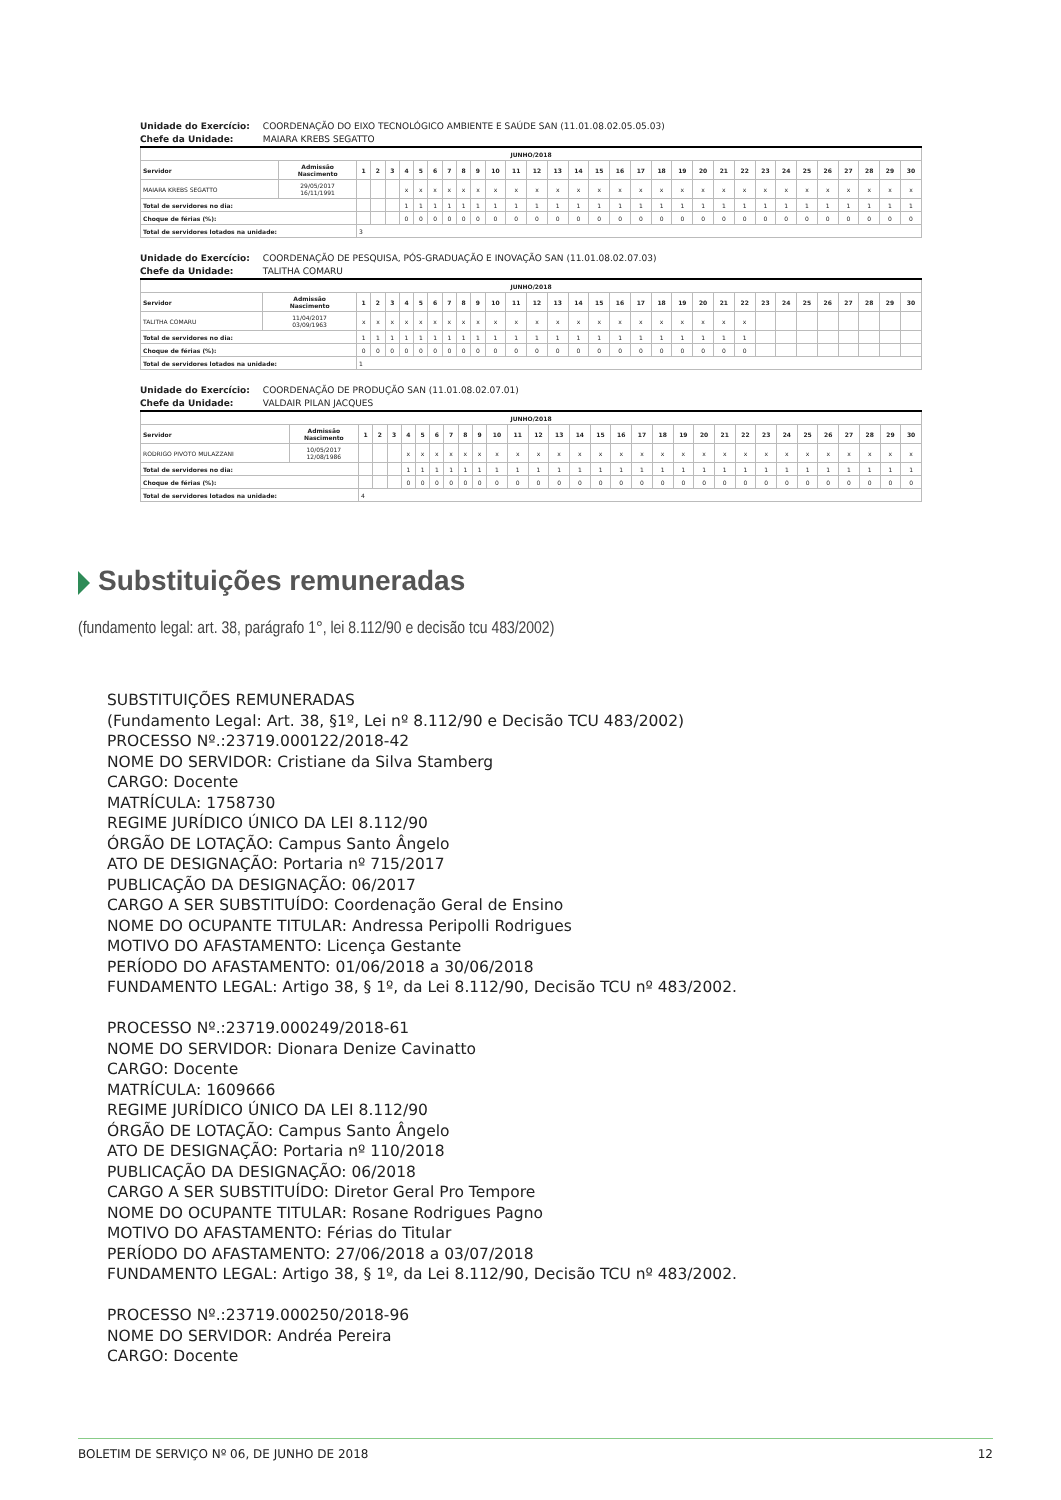Unidade do Exercício: COORDENAÇÃO DO EIXO TECNOLÓGICO AMBIENTE E SAÚDE SAN (11.01.08.02.05.05.03)
Chefe da Unidade: MAIARA KREBS SEGATTO
| JUNHO/2018 | | | | | | | | | | | | | | | | | | | | | | | | | | | | | | | |
| --- | --- | --- | --- | --- | --- | --- | --- | --- | --- | --- | --- | --- | --- | --- | --- | --- | --- | --- | --- | --- | --- | --- | --- | --- | --- | --- | --- | --- | --- | --- | --- |
| Servidor | Admissão Nascimento | 1 | 2 | 3 | 4 | 5 | 6 | 7 | 8 | 9 | 10 | 11 | 12 | 13 | 14 | 15 | 16 | 17 | 18 | 19 | 20 | 21 | 22 | 23 | 24 | 25 | 26 | 27 | 28 | 29 | 30 |
| MAIARA KREBS SEGATTO | 29/05/2017 16/11/1991 | | | | x | x | x | x | x | x | x | x | x | x | x | x | x | x | x | x | x | x | x | x | x | x | x | x | x | x | x |
| Total de servidores no dia: | | | | | 1 | 1 | 1 | 1 | 1 | 1 | 1 | 1 | 1 | 1 | 1 | 1 | 1 | 1 | 1 | 1 | 1 | 1 | 1 | 1 | 1 | 1 | 1 | 1 | 1 | 1 | 1 |
| Choque de férias (%): | | | | | 0 | 0 | 0 | 0 | 0 | 0 | 0 | 0 | 0 | 0 | 0 | 0 | 0 | 0 | 0 | 0 | 0 | 0 | 0 | 0 | 0 | 0 | 0 | 0 | 0 | 0 | 0 |
| Total de servidores lotados na unidade: | | 3 | | | | | | | | | | | | | | | | | | | | | | | | | | | | | |
Unidade do Exercício: COORDENAÇÃO DE PESQUISA, PÓS-GRADUAÇÃO E INOVAÇÃO SAN (11.01.08.02.07.03)
Chefe da Unidade: TALITHA COMARU
| JUNHO/2018 | | | | | | | | | | | | | | | | | | | | | | | | | | | | | | | |
| --- | --- | --- | --- | --- | --- | --- | --- | --- | --- | --- | --- | --- | --- | --- | --- | --- | --- | --- | --- | --- | --- | --- | --- | --- | --- | --- | --- | --- | --- | --- | --- |
| Servidor | Admissão Nascimento | 1 | 2 | 3 | 4 | 5 | 6 | 7 | 8 | 9 | 10 | 11 | 12 | 13 | 14 | 15 | 16 | 17 | 18 | 19 | 20 | 21 | 22 | 23 | 24 | 25 | 26 | 27 | 28 | 29 | 30 |
| TALITHA COMARU | 11/04/2017 03/09/1963 | x | x | x | x | x | x | x | x | x | x | x | x | x | x | x | x | x | x | x | x | x | x | | | | | | | | |
| Total de servidores no dia: | | 1 | 1 | 1 | 1 | 1 | 1 | 1 | 1 | 1 | 1 | 1 | 1 | 1 | 1 | 1 | 1 | 1 | 1 | 1 | 1 | 1 | 1 | | | | | | | | |
| Choque de férias (%): | | 0 | 0 | 0 | 0 | 0 | 0 | 0 | 0 | 0 | 0 | 0 | 0 | 0 | 0 | 0 | 0 | 0 | 0 | 0 | 0 | 0 | 0 | | | | | | | | |
| Total de servidores lotados na unidade: | | 1 | | | | | | | | | | | | | | | | | | | | | | | | | | | | | |
Unidade do Exercício: COORDENAÇÃO DE PRODUÇÃO SAN (11.01.08.02.07.01)
Chefe da Unidade: VALDAIR PILAN JACQUES
| JUNHO/2018 | | | | | | | | | | | | | | | | | | | | | | | | | | | | | | | |
| --- | --- | --- | --- | --- | --- | --- | --- | --- | --- | --- | --- | --- | --- | --- | --- | --- | --- | --- | --- | --- | --- | --- | --- | --- | --- | --- | --- | --- | --- | --- | --- |
| Servidor | Admissão Nascimento | 1 | 2 | 3 | 4 | 5 | 6 | 7 | 8 | 9 | 10 | 11 | 12 | 13 | 14 | 15 | 16 | 17 | 18 | 19 | 20 | 21 | 22 | 23 | 24 | 25 | 26 | 27 | 28 | 29 | 30 |
| RODRIGO PIVOTO MULAZZANI | 10/05/2017 12/08/1986 | | | | x | x | x | x | x | x | x | x | x | x | x | x | x | x | x | x | x | x | x | x | x | x | x | x | x | x | x |
| Total de servidores no dia: | | | | | 1 | 1 | 1 | 1 | 1 | 1 | 1 | 1 | 1 | 1 | 1 | 1 | 1 | 1 | 1 | 1 | 1 | 1 | 1 | 1 | 1 | 1 | 1 | 1 | 1 | 1 | 1 |
| Choque de férias (%): | | | | | 0 | 0 | 0 | 0 | 0 | 0 | 0 | 0 | 0 | 0 | 0 | 0 | 0 | 0 | 0 | 0 | 0 | 0 | 0 | 0 | 0 | 0 | 0 | 0 | 0 | 0 | 0 |
| Total de servidores lotados na unidade: | | 4 | | | | | | | | | | | | | | | | | | | | | | | | | | | | | |
Substituições remuneradas
(fundamento legal: art. 38, parágrafo 1°, lei 8.112/90 e decisão tcu 483/2002)
SUBSTITUIÇÕES REMUNERADAS
(Fundamento Legal: Art. 38, §1º, Lei nº 8.112/90 e Decisão TCU 483/2002)
PROCESSO Nº.:23719.000122/2018-42
NOME DO SERVIDOR: Cristiane da Silva Stamberg
CARGO: Docente
MATRÍCULA: 1758730
REGIME JURÍDICO ÚNICO DA LEI 8.112/90
ÓRGÃO DE LOTAÇÃO: Campus Santo Ângelo
ATO DE DESIGNAÇÃO: Portaria nº 715/2017
PUBLICAÇÃO DA DESIGNAÇÃO: 06/2017
CARGO A SER SUBSTITUÍDO: Coordenação Geral de Ensino
NOME DO OCUPANTE TITULAR: Andressa Peripolli Rodrigues
MOTIVO DO AFASTAMENTO: Licença Gestante
PERÍODO DO AFASTAMENTO: 01/06/2018 a 30/06/2018
FUNDAMENTO LEGAL: Artigo 38, § 1º, da Lei 8.112/90, Decisão TCU nº 483/2002.
PROCESSO Nº.:23719.000249/2018-61
NOME DO SERVIDOR: Dionara Denize Cavinatto
CARGO: Docente
MATRÍCULA: 1609666
REGIME JURÍDICO ÚNICO DA LEI 8.112/90
ÓRGÃO DE LOTAÇÃO: Campus Santo Ângelo
ATO DE DESIGNAÇÃO: Portaria nº 110/2018
PUBLICAÇÃO DA DESIGNAÇÃO: 06/2018
CARGO A SER SUBSTITUÍDO: Diretor Geral Pro Tempore
NOME DO OCUPANTE TITULAR: Rosane Rodrigues Pagno
MOTIVO DO AFASTAMENTO: Férias do Titular
PERÍODO DO AFASTAMENTO: 27/06/2018 a 03/07/2018
FUNDAMENTO LEGAL: Artigo 38, § 1º, da Lei 8.112/90, Decisão TCU nº 483/2002.
PROCESSO Nº.:23719.000250/2018-96
NOME DO SERVIDOR: Andréa Pereira
CARGO: Docente
BOLETIM DE SERVIÇO Nº 06, DE JUNHO DE 2018 12